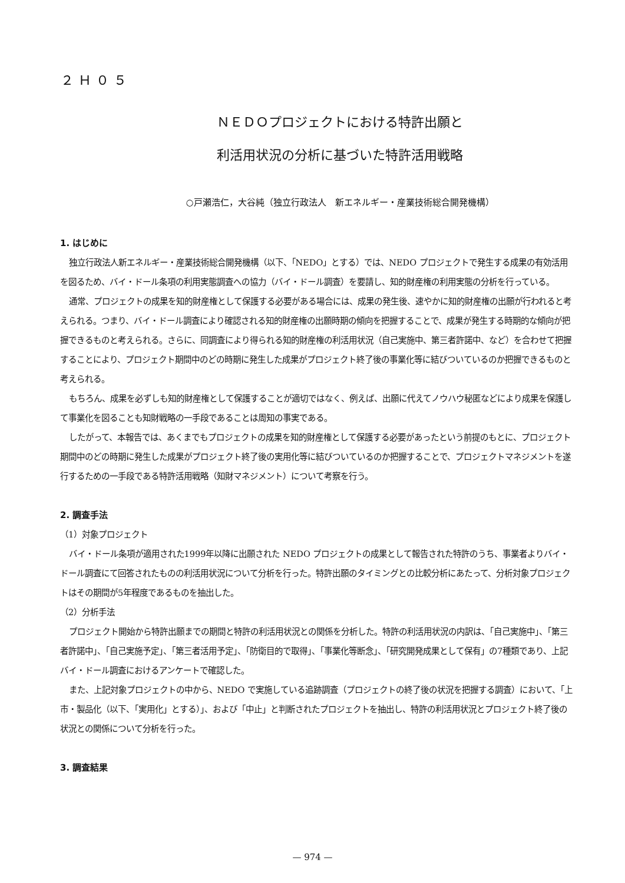２Ｈ０５
ＮＥＤＯプロジェクトにおける特許出願と
利活用状況の分析に基づいた特許活用戦略
○戸瀬浩仁，大谷純（独立行政法人　新エネルギー・産業技術総合開発機構）
1. はじめに
独立行政法人新エネルギー・産業技術総合開発機構（以下、「NEDO」とする）では、NEDO プロジェクトで発生する成果の有効活用を図るため、バイ・ドール条項の利用実態調査への協力（バイ・ドール調査）を要請し、知的財産権の利用実態の分析を行っている。
通常、プロジェクトの成果を知的財産権として保護する必要がある場合には、成果の発生後、速やかに知的財産権の出願が行われると考えられる。つまり、バイ・ドール調査により確認される知的財産権の出願時期の傾向を把握することで、成果が発生する時期的な傾向が把握できるものと考えられる。さらに、同調査により得られる知的財産権の利活用状況（自己実施中、第三者許諾中、など）を合わせて把握することにより、プロジェクト期間中のどの時期に発生した成果がプロジェクト終了後の事業化等に結びついているのか把握できるものと考えられる。
もちろん、成果を必ずしも知的財産権として保護することが適切ではなく、例えば、出願に代えてノウハウ秘匿などにより成果を保護して事業化を図ることも知財戦略の一手段であることは周知の事実である。
したがって、本報告では、あくまでもプロジェクトの成果を知的財産権として保護する必要があったという前提のもとに、プロジェクト期間中のどの時期に発生した成果がプロジェクト終了後の実用化等に結びついているのか把握することで、プロジェクトマネジメントを遂行するための一手段である特許活用戦略（知財マネジメント）について考察を行う。
2. 調査手法
（1）対象プロジェクト
バイ・ドール条項が適用された1999年以降に出願された NEDO プロジェクトの成果として報告された特許のうち、事業者よりバイ・ドール調査にて回答されたものの利活用状況について分析を行った。特許出願のタイミングとの比較分析にあたって、分析対象プロジェクトはその期間が5年程度であるものを抽出した。
（2）分析手法
プロジェクト開始から特許出願までの期間と特許の利活用状況との関係を分析した。特許の利活用状況の内訳は、「自己実施中」、「第三者許諾中」、「自己実施予定」、「第三者活用予定」、「防衛目的で取得」、「事業化等断念」、「研究開発成果として保有」の7種類であり、上記バイ・ドール調査におけるアンケートで確認した。
また、上記対象プロジェクトの中から、NEDO で実施している追跡調査（プロジェクトの終了後の状況を把握する調査）において、「上市・製品化（以下、「実用化」とする）」、および「中止」と判断されたプロジェクトを抽出し、特許の利活用状況とプロジェクト終了後の状況との関係について分析を行った。
3. 調査結果
— 974 —